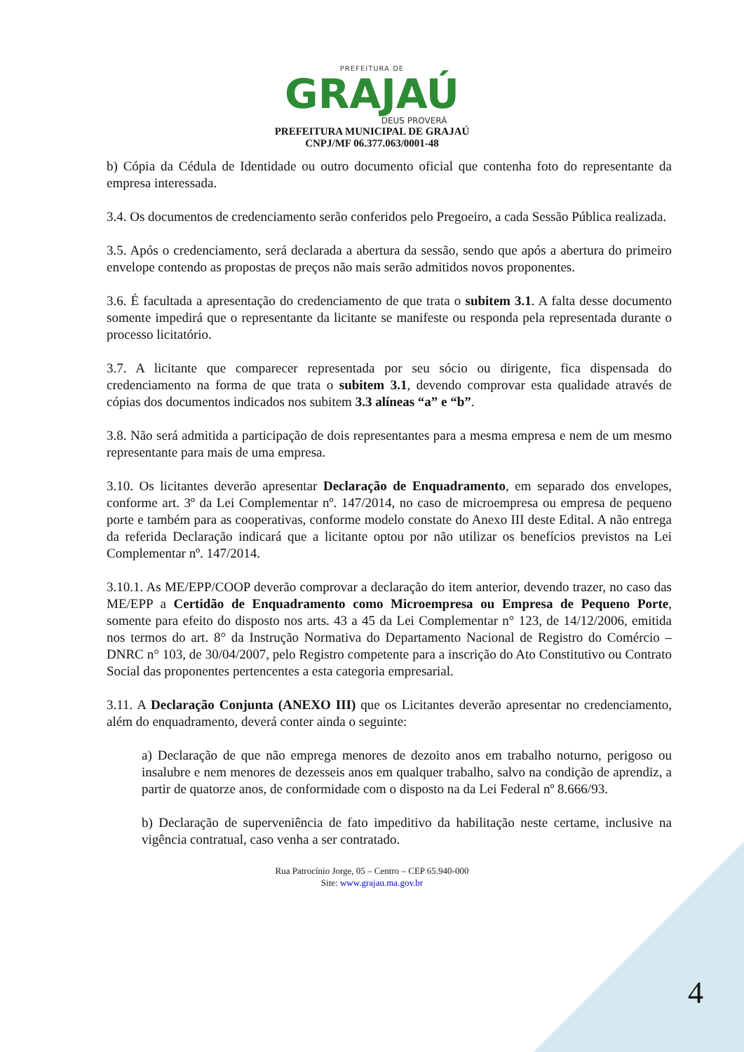PREFEITURA DE
GRAJAÚ
DEUS PROVERÁ
PREFEITURA MUNICIPAL DE GRAJAÚ
CNPJ/MF 06.377.063/0001-48
b) Cópia da Cédula de Identidade ou outro documento oficial que contenha foto do representante da empresa interessada.
3.4. Os documentos de credenciamento serão conferidos pelo Pregoeiro, a cada Sessão Pública realizada.
3.5. Após o credenciamento, será declarada a abertura da sessão, sendo que após a abertura do primeiro envelope contendo as propostas de preços não mais serão admitidos novos proponentes.
3.6. É facultada a apresentação do credenciamento de que trata o subitem 3.1. A falta desse documento somente impedirá que o representante da licitante se manifeste ou responda pela representada durante o processo licitatório.
3.7. A licitante que comparecer representada por seu sócio ou dirigente, fica dispensada do credenciamento na forma de que trata o subitem 3.1, devendo comprovar esta qualidade através de cópias dos documentos indicados nos subitem 3.3 alíneas “a” e “b”.
3.8. Não será admitida a participação de dois representantes para a mesma empresa e nem de um mesmo representante para mais de uma empresa.
3.10. Os licitantes deverão apresentar Declaração de Enquadramento, em separado dos envelopes, conforme art. 3º da Lei Complementar nº. 147/2014, no caso de microempresa ou empresa de pequeno porte e também para as cooperativas, conforme modelo constate do Anexo III deste Edital. A não entrega da referida Declaração indicará que a licitante optou por não utilizar os benefícios previstos na Lei Complementar nº. 147/2014.
3.10.1. As ME/EPP/COOP deverão comprovar a declaração do item anterior, devendo trazer, no caso das ME/EPP a Certidão de Enquadramento como Microempresa ou Empresa de Pequeno Porte, somente para efeito do disposto nos arts. 43 a 45 da Lei Complementar n° 123, de 14/12/2006, emitida nos termos do art. 8° da Instrução Normativa do Departamento Nacional de Registro do Comércio – DNRC n° 103, de 30/04/2007, pelo Registro competente para a inscrição do Ato Constitutivo ou Contrato Social das proponentes pertencentes a esta categoria empresarial.
3.11. A Declaração Conjunta (ANEXO III) que os Licitantes deverão apresentar no credenciamento, além do enquadramento, deverá conter ainda o seguinte:
a) Declaração de que não emprega menores de dezoito anos em trabalho noturno, perigoso ou insalubre e nem menores de dezesseis anos em qualquer trabalho, salvo na condição de aprendiz, a partir de quatorze anos, de conformidade com o disposto na da Lei Federal nº 8.666/93.
b) Declaração de superveniência de fato impeditivo da habilitação neste certame, inclusive na vigência contratual, caso venha a ser contratado.
Rua Patrocínio Jorge, 05 – Centro – CEP 65.940-000
Site: www.grajau.ma.gov.br
4